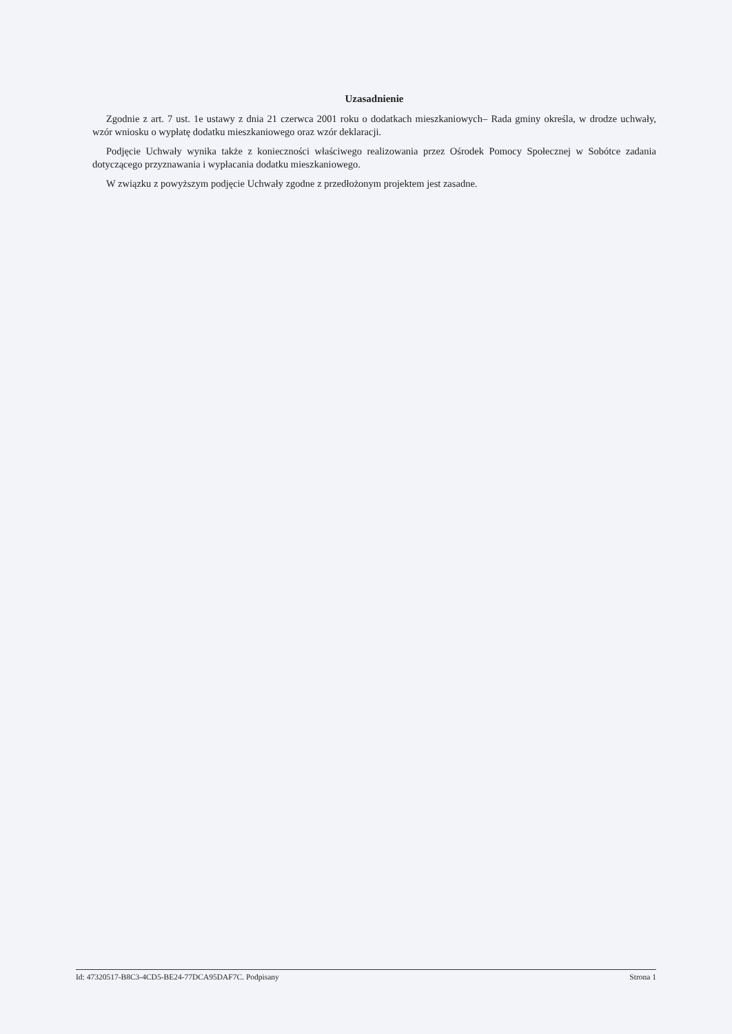Uzasadnienie
Zgodnie z art. 7 ust. 1e ustawy z dnia 21 czerwca 2001 roku o dodatkach mieszkaniowych– Rada gminy określa, w drodze uchwały, wzór wniosku o wypłatę dodatku mieszkaniowego oraz wzór deklaracji.
Podjęcie Uchwały wynika także z konieczności właściwego realizowania przez Ośrodek Pomocy Społecznej w Sobótce zadania dotyczącego przyznawania i wypłacania dodatku mieszkaniowego.
W związku z powyższym podjęcie Uchwały zgodne z przedłożonym projektem jest zasadne.
Id: 47320517-B8C3-4CD5-BE24-77DCA95DAF7C. Podpisany Strona 1